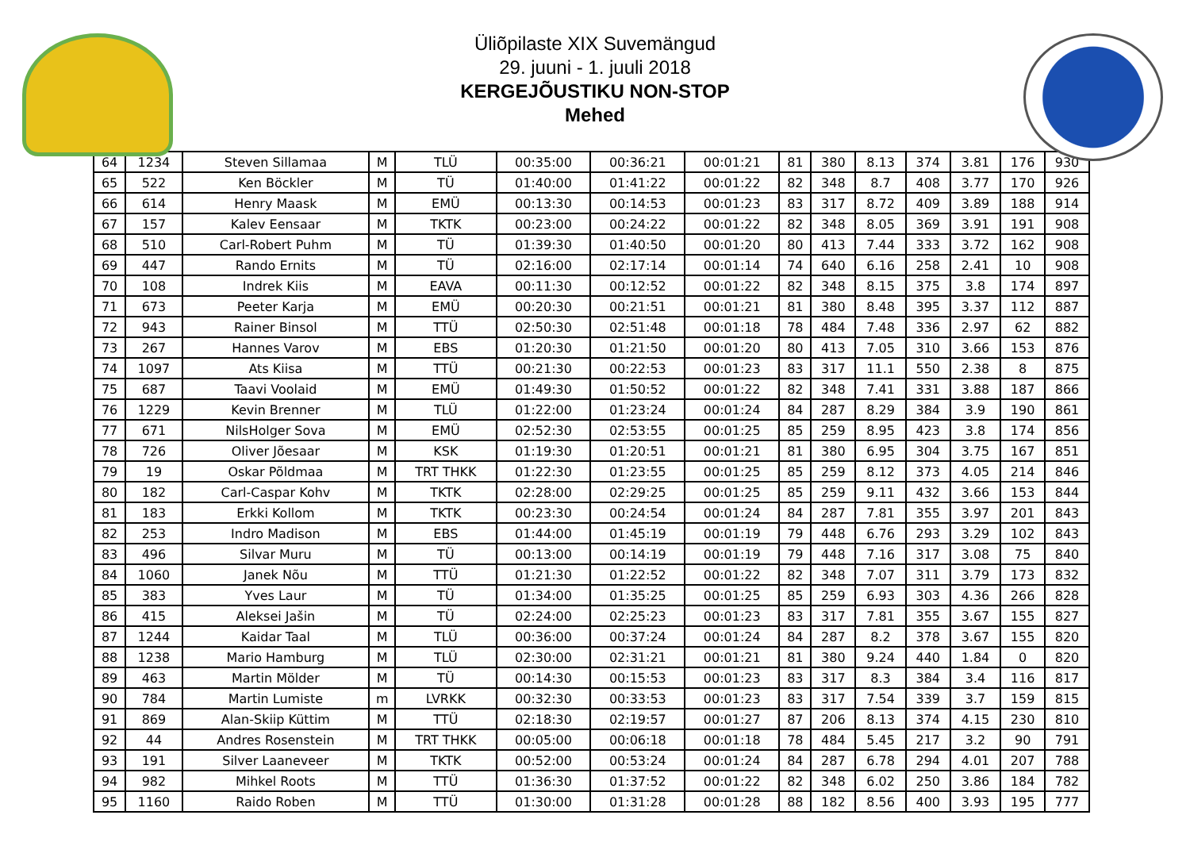Üliõpilaste XIX Suvemängud
29. juuni - 1. juuli 2018
KERGEJÕUSTIKU NON-STOP
Mehed
| 64 | 1234 | Steven Sillamaa | M | TLÜ | 00:35:00 | 00:36:21 | 00:01:21 | 81 | 380 | 8.13 | 374 | 3.81 | 176 | 930 |
| 65 | 522 | Ken Böckler | M | TÜ | 01:40:00 | 01:41:22 | 00:01:22 | 82 | 348 | 8.7 | 408 | 3.77 | 170 | 926 |
| 66 | 614 | Henry Maask | M | EMÜ | 00:13:30 | 00:14:53 | 00:01:23 | 83 | 317 | 8.72 | 409 | 3.89 | 188 | 914 |
| 67 | 157 | Kalev Eensaar | M | TKTK | 00:23:00 | 00:24:22 | 00:01:22 | 82 | 348 | 8.05 | 369 | 3.91 | 191 | 908 |
| 68 | 510 | Carl-Robert Puhm | M | TÜ | 01:39:30 | 01:40:50 | 00:01:20 | 80 | 413 | 7.44 | 333 | 3.72 | 162 | 908 |
| 69 | 447 | Rando Ernits | M | TÜ | 02:16:00 | 02:17:14 | 00:01:14 | 74 | 640 | 6.16 | 258 | 2.41 | 10 | 908 |
| 70 | 108 | Indrek Kiis | M | EAVA | 00:11:30 | 00:12:52 | 00:01:22 | 82 | 348 | 8.15 | 375 | 3.8 | 174 | 897 |
| 71 | 673 | Peeter Karja | M | EMÜ | 00:20:30 | 00:21:51 | 00:01:21 | 81 | 380 | 8.48 | 395 | 3.37 | 112 | 887 |
| 72 | 943 | Rainer Binsol | M | TTÜ | 02:50:30 | 02:51:48 | 00:01:18 | 78 | 484 | 7.48 | 336 | 2.97 | 62 | 882 |
| 73 | 267 | Hannes Varov | M | EBS | 01:20:30 | 01:21:50 | 00:01:20 | 80 | 413 | 7.05 | 310 | 3.66 | 153 | 876 |
| 74 | 1097 | Ats Kiisa | M | TTÜ | 00:21:30 | 00:22:53 | 00:01:23 | 83 | 317 | 11.1 | 550 | 2.38 | 8 | 875 |
| 75 | 687 | Taavi Voolaid | M | EMÜ | 01:49:30 | 01:50:52 | 00:01:22 | 82 | 348 | 7.41 | 331 | 3.88 | 187 | 866 |
| 76 | 1229 | Kevin Brenner | M | TLÜ | 01:22:00 | 01:23:24 | 00:01:24 | 84 | 287 | 8.29 | 384 | 3.9 | 190 | 861 |
| 77 | 671 | NilsHolger Sova | M | EMÜ | 02:52:30 | 02:53:55 | 00:01:25 | 85 | 259 | 8.95 | 423 | 3.8 | 174 | 856 |
| 78 | 726 | Oliver Jõesaar | M | KSK | 01:19:30 | 01:20:51 | 00:01:21 | 81 | 380 | 6.95 | 304 | 3.75 | 167 | 851 |
| 79 | 19 | Oskar Põldmaa | M | TRT THKK | 01:22:30 | 01:23:55 | 00:01:25 | 85 | 259 | 8.12 | 373 | 4.05 | 214 | 846 |
| 80 | 182 | Carl-Caspar Kohv | M | TKTK | 02:28:00 | 02:29:25 | 00:01:25 | 85 | 259 | 9.11 | 432 | 3.66 | 153 | 844 |
| 81 | 183 | Erkki Kollom | M | TKTK | 00:23:30 | 00:24:54 | 00:01:24 | 84 | 287 | 7.81 | 355 | 3.97 | 201 | 843 |
| 82 | 253 | Indro Madison | M | EBS | 01:44:00 | 01:45:19 | 00:01:19 | 79 | 448 | 6.76 | 293 | 3.29 | 102 | 843 |
| 83 | 496 | Silvar Muru | M | TÜ | 00:13:00 | 00:14:19 | 00:01:19 | 79 | 448 | 7.16 | 317 | 3.08 | 75 | 840 |
| 84 | 1060 | Janek Nõu | M | TTÜ | 01:21:30 | 01:22:52 | 00:01:22 | 82 | 348 | 7.07 | 311 | 3.79 | 173 | 832 |
| 85 | 383 | Yves Laur | M | TÜ | 01:34:00 | 01:35:25 | 00:01:25 | 85 | 259 | 6.93 | 303 | 4.36 | 266 | 828 |
| 86 | 415 | Aleksei Jašin | M | TÜ | 02:24:00 | 02:25:23 | 00:01:23 | 83 | 317 | 7.81 | 355 | 3.67 | 155 | 827 |
| 87 | 1244 | Kaidar Taal | M | TLÜ | 00:36:00 | 00:37:24 | 00:01:24 | 84 | 287 | 8.2 | 378 | 3.67 | 155 | 820 |
| 88 | 1238 | Mario Hamburg | M | TLÜ | 02:30:00 | 02:31:21 | 00:01:21 | 81 | 380 | 9.24 | 440 | 1.84 | 0 | 820 |
| 89 | 463 | Martin Mölder | M | TÜ | 00:14:30 | 00:15:53 | 00:01:23 | 83 | 317 | 8.3 | 384 | 3.4 | 116 | 817 |
| 90 | 784 | Martin Lumiste | m | LVRKK | 00:32:30 | 00:33:53 | 00:01:23 | 83 | 317 | 7.54 | 339 | 3.7 | 159 | 815 |
| 91 | 869 | Alan-Skiip Küttim | M | TTÜ | 02:18:30 | 02:19:57 | 00:01:27 | 87 | 206 | 8.13 | 374 | 4.15 | 230 | 810 |
| 92 | 44 | Andres Rosenstein | M | TRT THKK | 00:05:00 | 00:06:18 | 00:01:18 | 78 | 484 | 5.45 | 217 | 3.2 | 90 | 791 |
| 93 | 191 | Silver Laaneveer | M | TKTK | 00:52:00 | 00:53:24 | 00:01:24 | 84 | 287 | 6.78 | 294 | 4.01 | 207 | 788 |
| 94 | 982 | Mihkel Roots | M | TTÜ | 01:36:30 | 01:37:52 | 00:01:22 | 82 | 348 | 6.02 | 250 | 3.86 | 184 | 782 |
| 95 | 1160 | Raido Roben | M | TTÜ | 01:30:00 | 01:31:28 | 00:01:28 | 88 | 182 | 8.56 | 400 | 3.93 | 195 | 777 |